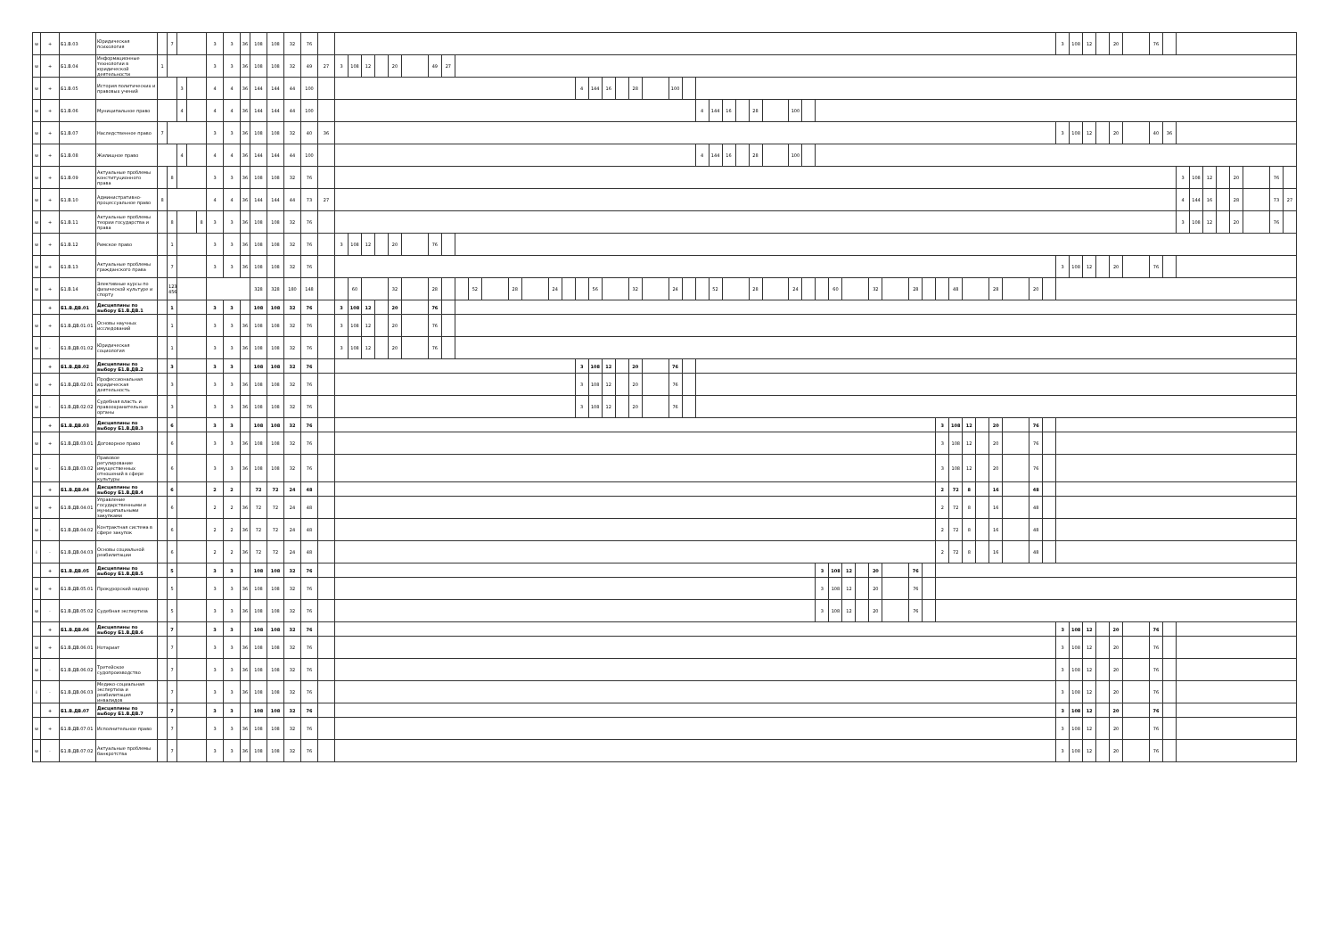| w | + | Б1.В.03 | Юридическая психология | | 7 | | | | 3 | 3 | 36 | 108 | 108 | 32 | 76 | | | | | | | | | | | | | | | | | | | | | | | | | | | | | | | | | | | | | | | | | | | | | | | | | 3 | 108 | 12 | | 20 | | 76 | | | | | | | | | |
| w | + | Б1.В.04 | Информационные технологии в юридической деятельности | 1 | | | | | 3 | 3 | 36 | 108 | 108 | 32 | 49 | 27 | 3 | 108 | 12 | | 20 | | 49 | 27 | | | | | | | | | | | | | | | | | | | | | | | | | | | | | | | | | | | | | | | | | | | | | | | | | | | | | | | |
| w | + | Б1.В.05 | История политических и правовых учений | | | 3 | | | 4 | 4 | 36 | 144 | 144 | 44 | 100 | | | | | | | | | | | | | | | | | 4 | 144 | 16 | | 28 | | 100 | | | | | | | | | | | | | | | | | | | | | | | | | | | | | | | | | | | | | | | | | |
| w | + | Б1.В.06 | Муниципальное право | | | 4 | | | 4 | 4 | 36 | 144 | 144 | 44 | 100 | | | | | | | | | | | | | | | | | | | | | | | | | 4 | 144 | 16 | | 28 | | 100 | | | | | | | | | | | | | | | | | | | | | | | | | | | | | | | | | |
| w | + | Б1.В.07 | Наследственное право | 7 | | | | | 3 | 3 | 36 | 108 | 108 | 32 | 40 | 36 | | | | | | | | | | | | | | | | | | | | | | | | | | | | | | | | | | | | | | | | | | | | | | | | 3 | 108 | 12 | | 20 | | 40 | 36 | | | | | | | | |
| w | + | Б1.В.08 | Жилищное право | | | 4 | | | 4 | 4 | 36 | 144 | 144 | 44 | 100 | | | | | | | | | | | | | | | | | | | | | | | | | 4 | 144 | 16 | | 28 | | 100 | | | | | | | | | | | | | | | | | | | | | | | | | | | | | | | | | |
| w | + | Б1.В.09 | Актуальные проблемы конституционного права | | 8 | | | | 3 | 3 | 36 | 108 | 108 | 32 | 76 | | | | | | | | | | | | | | | | | | | | | | | | | | | | | | | | | | | | | | | | | | | | | | | | | | | | | | | | | 3 | 108 | 12 | | 20 | | 76 | |
| w | + | Б1.В.10 | Административно-процессуальное право | 8 | | | | | 4 | 4 | 36 | 144 | 144 | 44 | 73 | 27 | | | | | | | | | | | | | | | | | | | | | | | | | | | | | | | | | | | | | | | | | | | | | | | | | | | | | | | | 4 | 144 | 16 | | 28 | | 73 | 27 |
| w | + | Б1.В.11 | Актуальные проблемы теории государства и права | | 8 | | | 8 | 3 | 3 | 36 | 108 | 108 | 32 | 76 | | | | | | | | | | | | | | | | | | | | | | | | | | | | | | | | | | | | | | | | | | | | | | | | | | | | | | | | | 3 | 108 | 12 | | 20 | | 76 | |
| w | + | Б1.В.12 | Римское право | | 1 | | | | 3 | 3 | 36 | 108 | 108 | 32 | 76 | | 3 | 108 | 12 | | 20 | | 76 | | | | | | | | | | | | | | | | | | | | | | | | | | | | | | | | | | | | | | | | | | | | | | | | | | | | | | | | |
| w | + | Б1.В.13 | Актуальные проблемы гражданского права | | 7 | | | | 3 | 3 | 36 | 108 | 108 | 32 | 76 | | | | | | | | | | | | | | | | | | | | | | | | | | | | | | | | | | | | | | | | | | | | | | | | | 3 | 108 | 12 | | 20 | | 76 | | | | | | | | | |
| w | + | Б1.В.14 | Элективные курсы по физической культуре и спорту | | 123 456 | | | | | | | 328 | 328 | 180 | 148 | | | 60 | | | 32 | | 28 | | | 52 | | 28 | | 24 | | | 56 | | | 32 | | 24 | | | 52 | | | 28 | | 24 | | | 60 | | | 32 | | 28 | | | 48 | | | 28 | | 20 | | | | | | | | | | | | | | | | | |
| | + | Б1.В.ДВ.01 | Дисциплины по выбору Б1.В.ДВ.1 | | 1 | | | | 3 | 3 | | 108 | 108 | 32 | 76 | | 3 | 108 | 12 | | 20 | | 76 | | | | | | | | | | | | | | | | | | | | | | | | | | | | | | | | | | | | | | | | | | | | | | | | | | | | | | | | |
| w | + | Б1.В.ДВ.01.01 | Основы научных исследований | | 1 | | | | 3 | 3 | 36 | 108 | 108 | 32 | 76 | | 3 | 108 | 12 | | 20 | | 76 | | | | | | | | | | | | | | | | | | | | | | | | | | | | | | | | | | | | | | | | | | | | | | | | | | | | | | | | |
| w | - | Б1.В.ДВ.01.02 | Юридическая социология | | 1 | | | | 3 | 3 | 36 | 108 | 108 | 32 | 76 | | 3 | 108 | 12 | | 20 | | 76 | | | | | | | | | | | | | | | | | | | | | | | | | | | | | | | | | | | | | | | | | | | | | | | | | | | | | | | | |
| | + | Б1.В.ДВ.02 | Дисциплины по выбору Б1.В.ДВ.2 | | 3 | | | | 3 | 3 | | 108 | 108 | 32 | 76 | | | | | | | | | | | | | | | | | 3 | 108 | 12 | | 20 | | 76 | | | | | | | | | | | | | | | | | | | | | | | | | | | | | | | | | | | | | | | | | |
| w | + | Б1.В.ДВ.02.01 | Профессиональная юридическая деятельность | | 3 | | | | 3 | 3 | 36 | 108 | 108 | 32 | 76 | | | | | | | | | | | | | | | | | 3 | 108 | 12 | | 20 | | 76 | | | | | | | | | | | | | | | | | | | | | | | | | | | | | | | | | | | | | | | | | |
| w | - | Б1.В.ДВ.02.02 | Судебная власть и правоохранительные органы | | 3 | | | | 3 | 3 | 36 | 108 | 108 | 32 | 76 | | | | | | | | | | | | | | | | | 3 | 108 | 12 | | 20 | | 76 | | | | | | | | | | | | | | | | | | | | | | | | | | | | | | | | | | | | | | | | | |
| | + | Б1.В.ДВ.03 | Дисциплины по выбору Б1.В.ДВ.3 | | 6 | | | | 3 | 3 | | 108 | 108 | 32 | 76 | | | | | | | | | | | | | | | | | | | | | | | | | | | | | | | | | | | | | | | | | 3 | 108 | 12 | | 20 | | 76 | | | | | | | | | | | | | | | | | |
| w | + | Б1.В.ДВ.03.01 | Договорное право | | 6 | | | | 3 | 3 | 36 | 108 | 108 | 32 | 76 | | | | | | | | | | | | | | | | | | | | | | | | | | | | | | | | | | | | | | | | | 3 | 108 | 12 | | 20 | | 76 | | | | | | | | | | | | | | | | | |
| w | - | Б1.В.ДВ.03.02 | Правовое регулирование имущественных отношений в сфере культуры | | 6 | | | | 3 | 3 | 36 | 108 | 108 | 32 | 76 | | | | | | | | | | | | | | | | | | | | | | | | | | | | | | | | | | | | | | | | | 3 | 108 | 12 | | 20 | | 76 | | | | | | | | | | | | | | | | | |
| | + | Б1.В.ДВ.04 | Дисциплины по выбору Б1.В.ДВ.4 | | 6 | | | | 2 | 2 | | 72 | 72 | 24 | 48 | | | | | | | | | | | | | | | | | | | | | | | | | | | | | | | | | | | | | | | | | 2 | 72 | 8 | | 16 | | 48 | | | | | | | | | | | | | | | | | |
| w | + | Б1.В.ДВ.04.01 | Управление государственными и муниципальными закупками | | 6 | | | | 2 | 2 | 36 | 72 | 72 | 24 | 48 | | | | | | | | | | | | | | | | | | | | | | | | | | | | | | | | | | | | | | | | | 2 | 72 | 8 | | 16 | | 48 | | | | | | | | | | | | | | | | | |
| w | - | Б1.В.ДВ.04.02 | Контрактная система в сфере закупок | | 6 | | | | 2 | 2 | 36 | 72 | 72 | 24 | 48 | | | | | | | | | | | | | | | | | | | | | | | | | | | | | | | | | | | | | | | | | 2 | 72 | 8 | | 16 | | 48 | | | | | | | | | | | | | | | | | |
| i | - | Б1.В.ДВ.04.03 | Основы социальной реабилитации | | 6 | | | | 2 | 2 | 36 | 72 | 72 | 24 | 48 | | | | | | | | | | | | | | | | | | | | | | | | | | | | | | | | | | | | | | | | | 2 | 72 | 8 | | 16 | | 48 | | | | | | | | | | | | | | | | | |
| | + | Б1.В.ДВ.05 | Дисциплины по выбору Б1.В.ДВ.5 | | 5 | | | | 3 | 3 | | 108 | 108 | 32 | 76 | | | | | | | | | | | | | | | | | | | | | | | | | | | | | | | | | 3 | 108 | 12 | | 20 | | 76 | | | | | | | | | | | | | | | | | | | | | | | | | |
| w | + | Б1.В.ДВ.05.01 | Прокурорский надзор | | 5 | | | | 3 | 3 | 36 | 108 | 108 | 32 | 76 | | | | | | | | | | | | | | | | | | | | | | | | | | | | | | | | | 3 | 108 | 12 | | 20 | | 76 | | | | | | | | | | | | | | | | | | | | | | | | | |
| w | - | Б1.В.ДВ.05.02 | Судебная экспертиза | | 5 | | | | 3 | 3 | 36 | 108 | 108 | 32 | 76 | | | | | | | | | | | | | | | | | | | | | | | | | | | | | | | | | 3 | 108 | 12 | | 20 | | 76 | | | | | | | | | | | | | | | | | | | | | | | | | |
| | + | Б1.В.ДВ.06 | Дисциплины по выбору Б1.В.ДВ.6 | | 7 | | | | 3 | 3 | | 108 | 108 | 32 | 76 | | | | | | | | | | | | | | | | | | | | | | | | | | | | | | | | | | | | | | | | | | | | | | | | | 3 | 108 | 12 | | 20 | | 76 | | | | | | | | | |
| w | + | Б1.В.ДВ.06.01 | Нотариат | | 7 | | | | 3 | 3 | 36 | 108 | 108 | 32 | 76 | | | | | | | | | | | | | | | | | | | | | | | | | | | | | | | | | | | | | | | | | | | | | | | | | 3 | 108 | 12 | | 20 | | 76 | | | | | | | | | |
| w | - | Б1.В.ДВ.06.02 | Третейское судопроизводство | | 7 | | | | 3 | 3 | 36 | 108 | 108 | 32 | 76 | | | | | | | | | | | | | | | | | | | | | | | | | | | | | | | | | | | | | | | | | | | | | | | | | 3 | 108 | 12 | | 20 | | 76 | | | | | | | | | |
| i | - | Б1.В.ДВ.06.03 | Медико-социальная экспертиза и реабилитация инвалидов | | 7 | | | | 3 | 3 | 36 | 108 | 108 | 32 | 76 | | | | | | | | | | | | | | | | | | | | | | | | | | | | | | | | | | | | | | | | | | | | | | | | | 3 | 108 | 12 | | 20 | | 76 | | | | | | | | | |
| | + | Б1.В.ДВ.07 | Дисциплины по выбору Б1.В.ДВ.7 | | 7 | | | | 3 | 3 | | 108 | 108 | 32 | 76 | | | | | | | | | | | | | | | | | | | | | | | | | | | | | | | | | | | | | | | | | | | | | | | | | 3 | 108 | 12 | | 20 | | 76 | | | | | | | | | |
| w | + | Б1.В.ДВ.07.01 | Исполнительное право | | 7 | | | | 3 | 3 | 36 | 108 | 108 | 32 | 76 | | | | | | | | | | | | | | | | | | | | | | | | | | | | | | | | | | | | | | | | | | | | | | | | | 3 | 108 | 12 | | 20 | | 76 | | | | | | | | | |
| w | - | Б1.В.ДВ.07.02 | Актуальные проблемы банкротства | | 7 | | | | 3 | 3 | 36 | 108 | 108 | 32 | 76 | | | | | | | | | | | | | | | | | | | | | | | | | | | | | | | | | | | | | | | | | | | | | | | | | 3 | 108 | 12 | | 20 | | 76 | | | | | | | | | |